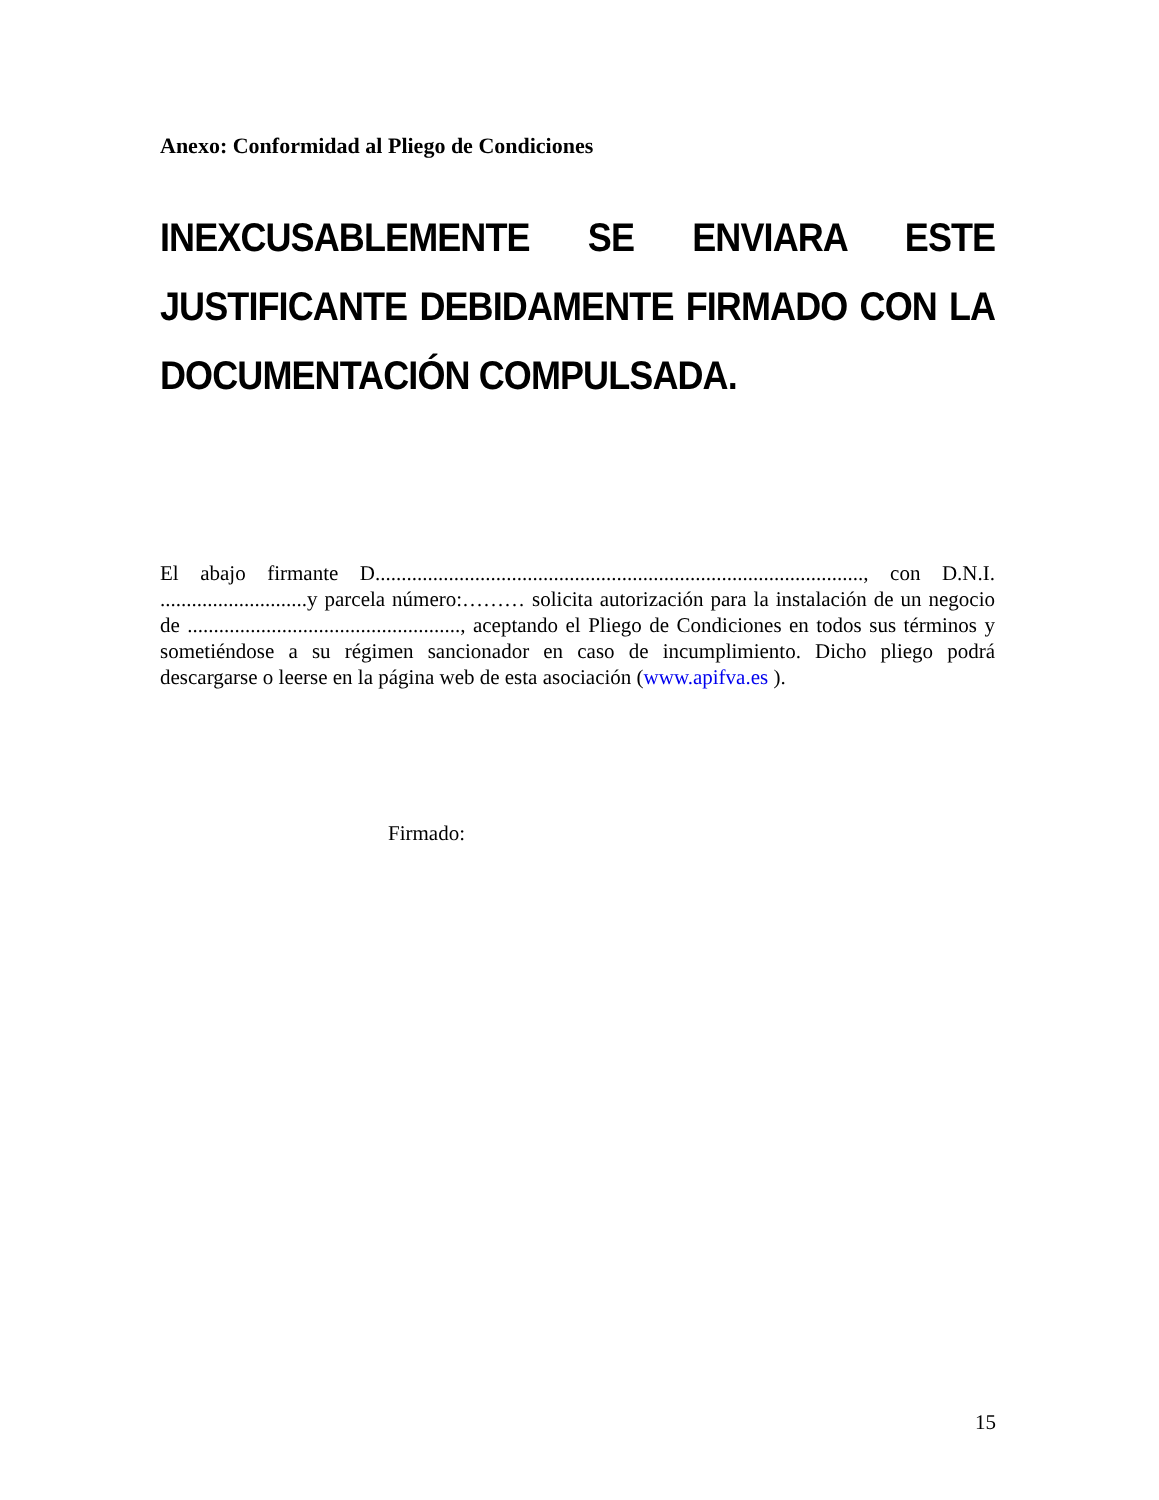Anexo: Conformidad al Pliego de Condiciones
INEXCUSABLEMENTE SE ENVIARA ESTE JUSTIFICANTE DEBIDAMENTE FIRMADO CON LA DOCUMENTACIÓN COMPULSADA.
El abajo firmante D............................................................................................., con D.N.I. ............................y parcela número:……… solicita autorización para la instalación de un negocio de ...................................................., aceptando el Pliego de Condiciones en todos sus términos y sometiéndose a su régimen sancionador en caso de incumplimiento. Dicho pliego podrá descargarse o leerse en la página web de esta asociación (www.apifva.es ).
Firmado:
15